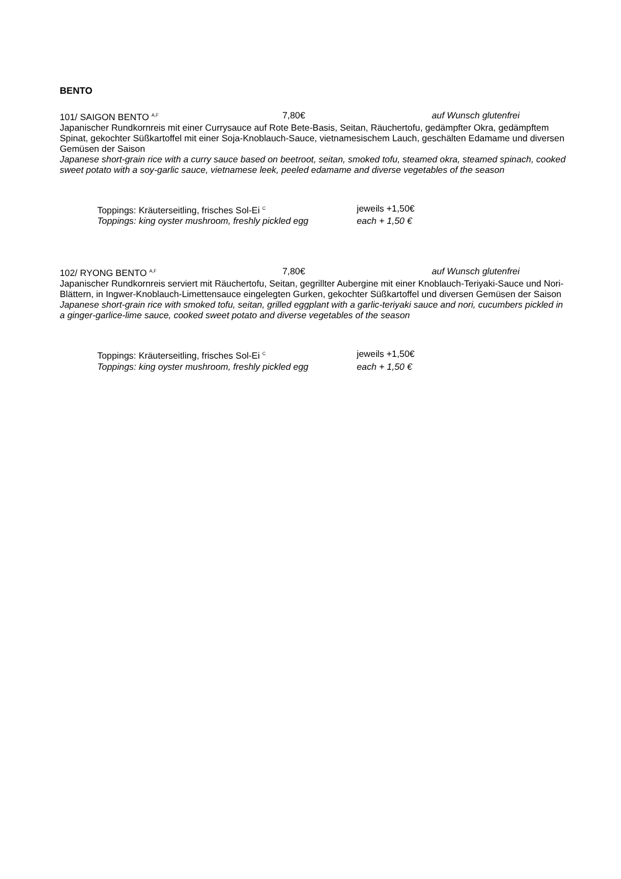BENTO
101/ SAIGON BENTO <sup>A,F</sup> 7,80€ auf Wunsch glutenfrei
Japanischer Rundkornreis mit einer Currysauce auf Rote Bete-Basis, Seitan, Räuchertofu, gedämpfter Okra, gedämpftem Spinat, gekochter Süßkartoffel mit einer Soja-Knoblauch-Sauce, vietnamesischem Lauch, geschälten Edamame und diversen Gemüsen der Saison
Japanese short-grain rice with a curry sauce based on beetroot, seitan, smoked tofu, steamed okra, steamed spinach, cooked sweet potato with a soy-garlic sauce, vietnamese leek, peeled edamame and diverse vegetables of the season
Toppings: Kräuterseitling, frisches Sol-Ei <sup>C</sup> jeweils +1,50€
Toppings: king oyster mushroom, freshly pickled egg each + 1,50 €
102/ RYONG BENTO <sup>A,F</sup> 7,80€ auf Wunsch glutenfrei
Japanischer Rundkornreis serviert mit Räuchertofu, Seitan, gegrillter Aubergine mit einer Knoblauch-Teriyaki-Sauce und Nori-Blättern, in Ingwer-Knoblauch-Limettensauce eingelegten Gurken, gekochter Süßkartoffel und diversen Gemüsen der Saison
Japanese short-grain rice with smoked tofu, seitan, grilled eggplant with a garlic-teriyaki sauce and nori, cucumbers pickled in a ginger-garlice-lime sauce, cooked sweet potato and diverse vegetables of the season
Toppings: Kräuterseitling, frisches Sol-Ei <sup>C</sup> jeweils +1,50€
Toppings: king oyster mushroom, freshly pickled egg each + 1,50 €